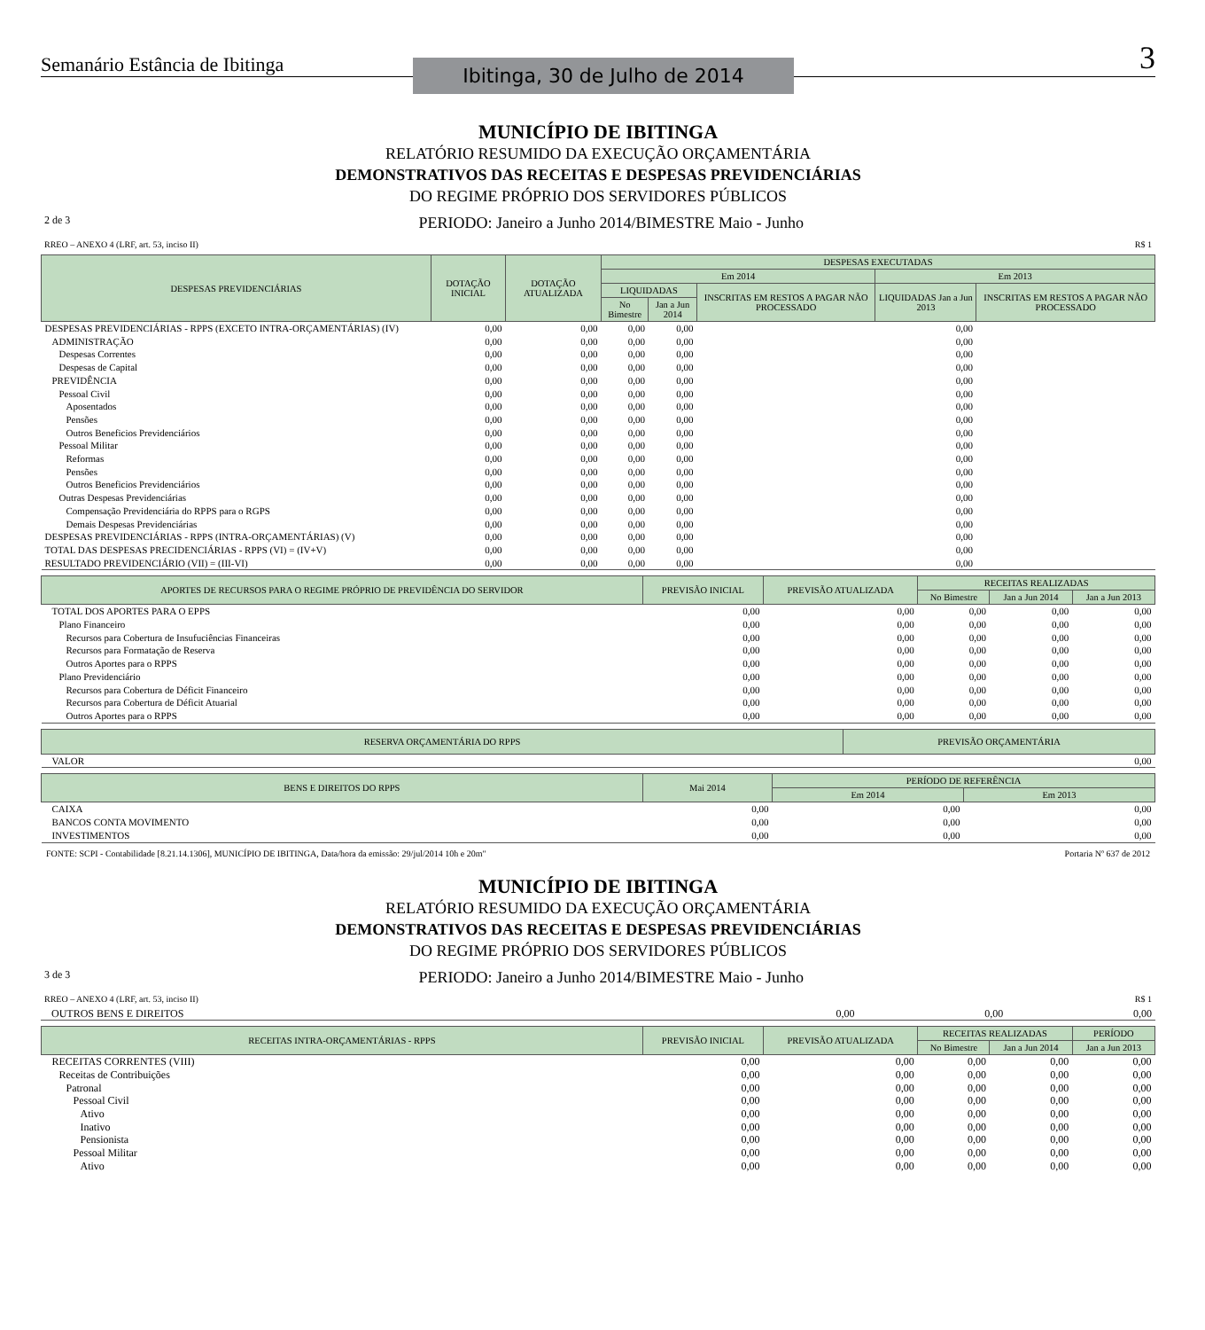Semanário Estância de Ibitinga
Ibitinga, 30 de Julho de 2014
3
MUNICÍPIO DE IBITINGA
RELATÓRIO RESUMIDO DA EXECUÇÃO ORÇAMENTÁRIA
DEMONSTRATIVOS DAS RECEITAS E DESPESAS PREVIDENCIÁRIAS
DO REGIME PRÓPRIO DOS SERVIDORES PÚBLICOS
2 de 3 PERIODO: Janeiro a Junho 2014/BIMESTRE Maio - Junho
RREO – ANEXO 4 (LRF, art. 53, inciso II) R$ 1
| DESPESAS PREVIDENCIÁRIAS | DOTAÇÃO INICIAL | DOTAÇÃO ATUALIZADA | DESPESAS EXECUTADAS | | | | |
| --- | --- | --- | --- | --- | --- | --- | --- |
| | | | Em 2014 | | | Em 2013 | |
| | | | LIQUIDADAS | | INSCRITAS EM RESTOS A PAGAR NÃO PROCESSADO | LIQUIDADAS Jan a Jun 2013 | INSCRITAS EM RESTOS A PAGAR NÃO PROCESSADO |
| | | | No Bimestre | Jan a Jun 2014 | | | |
| DESPESAS PREVIDENCIÁRIAS - RPPS (EXCETO INTRA-ORÇAMENTÁRIAS) (IV) | 0,00 | 0,00 | 0,00 | 0,00 | | 0,00 | |
| ADMINISTRAÇÃO | 0,00 | 0,00 | 0,00 | 0,00 | | 0,00 | |
| Despesas Correntes | 0,00 | 0,00 | 0,00 | 0,00 | | 0,00 | |
| Despesas de Capital | 0,00 | 0,00 | 0,00 | 0,00 | | 0,00 | |
| PREVIDÊNCIA | 0,00 | 0,00 | 0,00 | 0,00 | | 0,00 | |
| Pessoal Civil | 0,00 | 0,00 | 0,00 | 0,00 | | 0,00 | |
| Aposentados | 0,00 | 0,00 | 0,00 | 0,00 | | 0,00 | |
| Pensões | 0,00 | 0,00 | 0,00 | 0,00 | | 0,00 | |
| Outros Beneficios Previdenciários | 0,00 | 0,00 | 0,00 | 0,00 | | 0,00 | |
| Pessoal Militar | 0,00 | 0,00 | 0,00 | 0,00 | | 0,00 | |
| Reformas | 0,00 | 0,00 | 0,00 | 0,00 | | 0,00 | |
| Pensões | 0,00 | 0,00 | 0,00 | 0,00 | | 0,00 | |
| Outros Beneficios Previdenciários | 0,00 | 0,00 | 0,00 | 0,00 | | 0,00 | |
| Outras Despesas Previdenciárias | 0,00 | 0,00 | 0,00 | 0,00 | | 0,00 | |
| Compensação Previdenciária do RPPS para o RGPS | 0,00 | 0,00 | 0,00 | 0,00 | | 0,00 | |
| Demais Despesas Previdenciárias | 0,00 | 0,00 | 0,00 | 0,00 | | 0,00 | |
| DESPESAS PREVIDENCIÁRIAS - RPPS (INTRA-ORÇAMENTÁRIAS) (V) | 0,00 | 0,00 | 0,00 | 0,00 | | 0,00 | |
| TOTAL DAS DESPESAS PRECIDENCIÁRIAS - RPPS (VI) = (IV+V) | 0,00 | 0,00 | 0,00 | 0,00 | | 0,00 | |
| RESULTADO PREVIDENCIÁRIO (VII) = (III-VI) | 0,00 | 0,00 | 0,00 | 0,00 | | 0,00 | |
| APORTES DE RECURSOS PARA O REGIME PRÓPRIO DE PREVIDÊNCIA DO SERVIDOR | PREVISÃO INICIAL | PREVISÃO ATUALIZADA | RECEITAS REALIZADAS | | |
| --- | --- | --- | --- | --- | --- |
| | | | No Bimestre | Jan a Jun 2014 | Jan a Jun 2013 |
| TOTAL DOS APORTES PARA O EPPS | 0,00 | 0,00 | 0,00 | 0,00 | 0,00 |
| Plano Financeiro | 0,00 | 0,00 | 0,00 | 0,00 | 0,00 |
| Recursos para Cobertura de Insufuciências Financeiras | 0,00 | 0,00 | 0,00 | 0,00 | 0,00 |
| Recursos para Formatação de Reserva | 0,00 | 0,00 | 0,00 | 0,00 | 0,00 |
| Outros Aportes para o RPPS | 0,00 | 0,00 | 0,00 | 0,00 | 0,00 |
| Plano Previdenciário | 0,00 | 0,00 | 0,00 | 0,00 | 0,00 |
| Recursos para Cobertura de Déficit Financeiro | 0,00 | 0,00 | 0,00 | 0,00 | 0,00 |
| Recursos para Cobertura de Déficit Atuarial | 0,00 | 0,00 | 0,00 | 0,00 | 0,00 |
| Outros Aportes para o RPPS | 0,00 | 0,00 | 0,00 | 0,00 | 0,00 |
| RESERVA ORÇAMENTÁRIA DO RPPS | PREVISÃO ORÇAMENTÁRIA |
| --- | --- |
| VALOR | 0,00 |
| BENS E DIREITOS DO RPPS | Mai 2014 | PERÍODO DE REFERÊNCIA | |
| --- | --- | --- | --- |
| | | Em 2014 | Em 2013 |
| CAIXA | 0,00 | 0,00 | 0,00 |
| BANCOS CONTA MOVIMENTO | 0,00 | 0,00 | 0,00 |
| INVESTIMENTOS | 0,00 | 0,00 | 0,00 |
FONTE: SCPI - Contabilidade [8.21.14.1306], MUNICÍPIO DE IBITINGA, Data/hora da emissão: 29/jul/2014 10h e 20m" Portaria Nº 637 de 2012
MUNICÍPIO DE IBITINGA
RELATÓRIO RESUMIDO DA EXECUÇÃO ORÇAMENTÁRIA
DEMONSTRATIVOS DAS RECEITAS E DESPESAS PREVIDENCIÁRIAS
DO REGIME PRÓPRIO DOS SERVIDORES PÚBLICOS
3 de 3 PERIODO: Janeiro a Junho 2014/BIMESTRE Maio - Junho
RREO – ANEXO 4 (LRF, art. 53, inciso II) R$ 1
| OUTROS BENS E DIREITOS | 0,00 | 0,00 | 0,00 |
| RECEITAS INTRA-ORÇAMENTÁRIAS - RPPS | PREVISÃO INICIAL | PREVISÃO ATUALIZADA | RECEITAS REALIZADAS | | PERÍODO |
| --- | --- | --- | --- | --- | --- |
| | | | No Bimestre | Jan a Jun 2014 | Jan a Jun 2013 |
| RECEITAS CORRENTES (VIII) | 0,00 | 0,00 | 0,00 | 0,00 | 0,00 |
| Receitas de Contribuições | 0,00 | 0,00 | 0,00 | 0,00 | 0,00 |
| Patronal | 0,00 | 0,00 | 0,00 | 0,00 | 0,00 |
| Pessoal Civil | 0,00 | 0,00 | 0,00 | 0,00 | 0,00 |
| Ativo | 0,00 | 0,00 | 0,00 | 0,00 | 0,00 |
| Inativo | 0,00 | 0,00 | 0,00 | 0,00 | 0,00 |
| Pensionista | 0,00 | 0,00 | 0,00 | 0,00 | 0,00 |
| Pessoal Militar | 0,00 | 0,00 | 0,00 | 0,00 | 0,00 |
| Ativo | 0,00 | 0,00 | 0,00 | 0,00 | 0,00 |